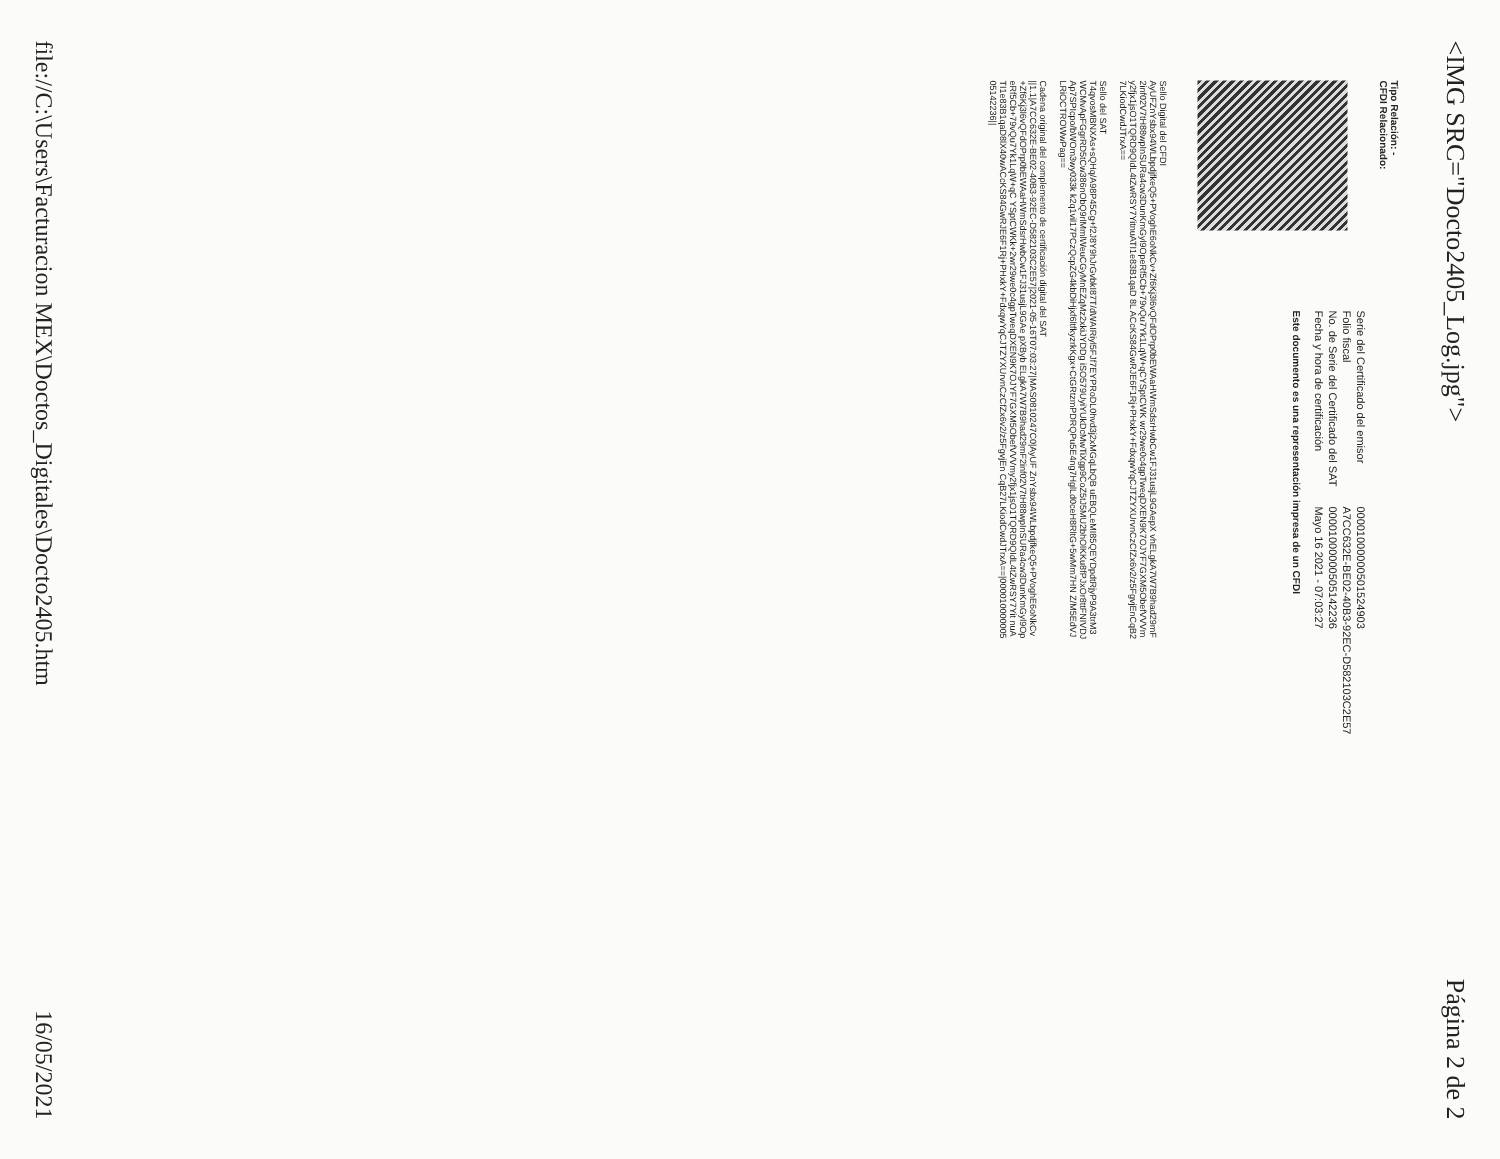<IMG SRC="Docto2405_Log.jpg">
Página 2 de 2
Tipo Relación: -
CFDI Relacionado:
| Serie del Certificado del emisor | 00001000000501524903 |
| Folio fiscal | A7CC632E-BE02-40B3-92EC-D582103C2E57 |
| No. de Serie del Certificado del SAT | 00001000000505142236 |
| Fecha y hora de certificación | Mayo 16 2021 - 07:03:27 |
Este documento es una representación impresa de un CFDI
Sello Digital del CFDI
AyUFZnYsbx94WLbpdjfkeQ5+PVoghE6oNkCv+Zf6Kj3l6vQFdOPrp0bEWAaHWmSdsrHwbCw1FJ31usjL9GAepX vhELgkA7W7B9had29mF2inf02V7tH88wpInSURa4cw3DunKmGyl9OpeRf5Cb+79vQu7Yk1LqW+qCYSptCWK wr29we0c4gpTweqDXEN9K7OJYF7GXM5ObefVVVmy2fjx1jsO1TQRD9QIdL4tZwRSY7YitnuATI1e83B1qaD 8L ACcKS84GwRJE6F1Rj+PHxkY+FdxqwYqCJTZYXUrvnCzCfZx6v2/z5FgvjEnCqB27LKiodCwdJTrxA==
Sello del SAT
T4qvosMBNXAs+sQHq/A98P45Cg+f2J8Y9hJrGvbkI87T/dWAIRiyl5FJf7EYPRoDL0hvd3j2xMGqLbQB uEBQLeMI85QEYDpdtRjyP9A3trM3WCMvApFGgrRD5tCw386nObQ9rlMmlWeuCGyMnEZqMz2xkiJYDDg iSO579UyiYUkDcMwTiXgp9CoZ5tJ5MU2bhOlKKu8fPJxOr8ttFNIVDJAp7SPIcpo/bWOm3wy033k k2q1vil17PCzQcpZG4kbDiHjxf6ltfkyzrkKgx+CtGRtzmPDRQPu5E4ng7HglLd0ceH8RltG+5wMm7HN Z/M5EdVJLRiOCTROWwPag==
Cadena original del complemento de certificación digital del SAT
||1.1|A7CC632E-BE02-40B3-92EC-D582103C2E57|2021-05-16T07:03:27|MAS0810247C0|AyUF ZnYsbx94WLbpdjfkeQ5+PVoghE6oNkCv+Zf6Kj3l6vQFdOPrp0bEWAaHWmSdsrHwbCw1FJ31usjL9GAe pXByb ELgkA7W7B9had29mF2inf02V7tH88wpInSURa4cw3DunKmGyl9OpeRf5Cb+79vQu7Yk1LqW+qC YSptCWKk+2wr29we0c4gpTweqDXEN9K7OJYF7GXM5ObefVVVmy2fjx1jsO1TQRD9QIdL4tZwRSY7Yit nuATI1e83B1qaD8lX40wACcKS84GwRJE6F1Rj+PHxkY+FdxqwYqCJTZYXUrvnCzCfZx6v2/z5FgvjEn CqB27LKiodCwdJTrxA==|00001000000505142236||
file://C:\Users\Facturacion MEX\Doctos_Digitales\Docto2405.htm
16/05/2021